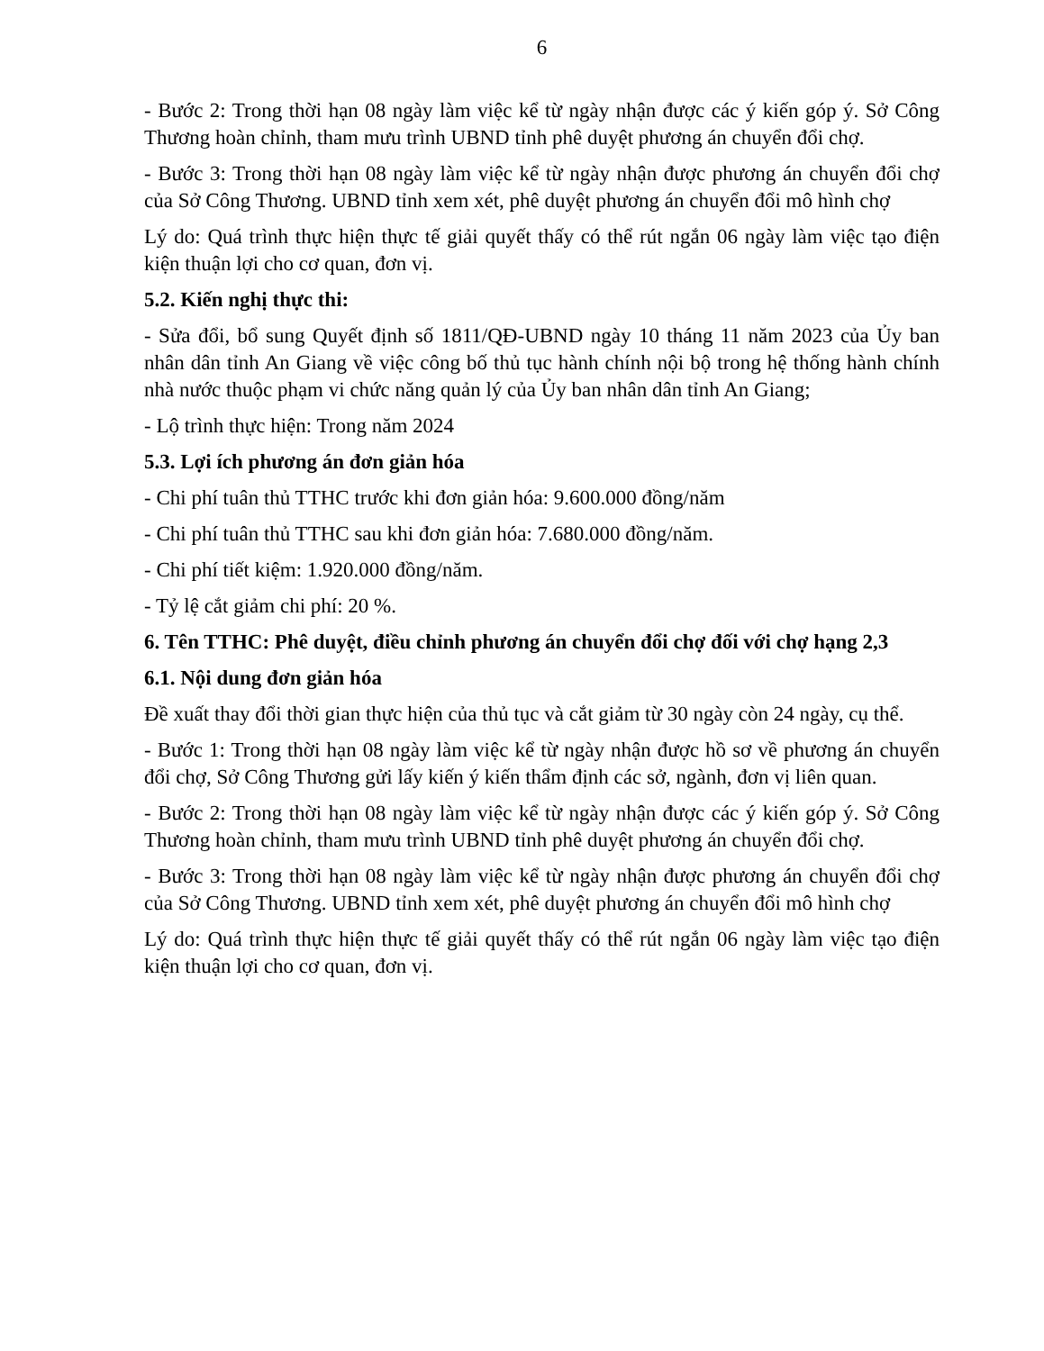6
- Bước 2: Trong thời hạn 08 ngày làm việc kể từ ngày nhận được các ý kiến góp ý. Sở Công Thương hoàn chỉnh, tham mưu trình UBND tỉnh phê duyệt phương án chuyển đổi chợ.
- Bước 3: Trong thời hạn 08 ngày làm việc kể từ ngày nhận được phương án chuyển đổi chợ của Sở Công Thương. UBND tỉnh xem xét, phê duyệt phương án chuyển đổi mô hình chợ
Lý do: Quá trình thực hiện thực tế giải quyết thấy có thể rút ngắn 06 ngày làm việc tạo điện kiện thuận lợi cho cơ quan, đơn vị.
5.2. Kiến nghị thực thi:
- Sửa đổi, bổ sung Quyết định số 1811/QĐ-UBND ngày 10 tháng 11 năm 2023 của Ủy ban nhân dân tỉnh An Giang về việc công bố thủ tục hành chính nội bộ trong hệ thống hành chính nhà nước thuộc phạm vi chức năng quản lý của Ủy ban nhân dân tỉnh An Giang;
- Lộ trình thực hiện: Trong năm 2024
5.3. Lợi ích phương án đơn giản hóa
- Chi phí tuân thủ TTHC trước khi đơn giản hóa: 9.600.000 đồng/năm
- Chi phí tuân thủ TTHC sau khi đơn giản hóa: 7.680.000 đồng/năm.
- Chi phí tiết kiệm: 1.920.000 đồng/năm.
- Tỷ lệ cắt giảm chi phí: 20 %.
6. Tên TTHC: Phê duyệt, điều chỉnh phương án chuyển đổi chợ đối với chợ hạng 2,3
6.1. Nội dung đơn giản hóa
Đề xuất thay đổi thời gian thực hiện của thủ tục và cắt giảm từ 30 ngày còn 24 ngày, cụ thể.
- Bước 1: Trong thời hạn 08 ngày làm việc kể từ ngày nhận được hồ sơ về phương án chuyển đổi chợ, Sở Công Thương gửi lấy kiến ý kiến thẩm định các sở, ngành, đơn vị liên quan.
- Bước 2: Trong thời hạn 08 ngày làm việc kể từ ngày nhận được các ý kiến góp ý. Sở Công Thương hoàn chỉnh, tham mưu trình UBND tỉnh phê duyệt phương án chuyển đổi chợ.
- Bước 3: Trong thời hạn 08 ngày làm việc kể từ ngày nhận được phương án chuyển đổi chợ của Sở Công Thương. UBND tỉnh xem xét, phê duyệt phương án chuyển đổi mô hình chợ
Lý do: Quá trình thực hiện thực tế giải quyết thấy có thể rút ngắn 06 ngày làm việc tạo điện kiện thuận lợi cho cơ quan, đơn vị.